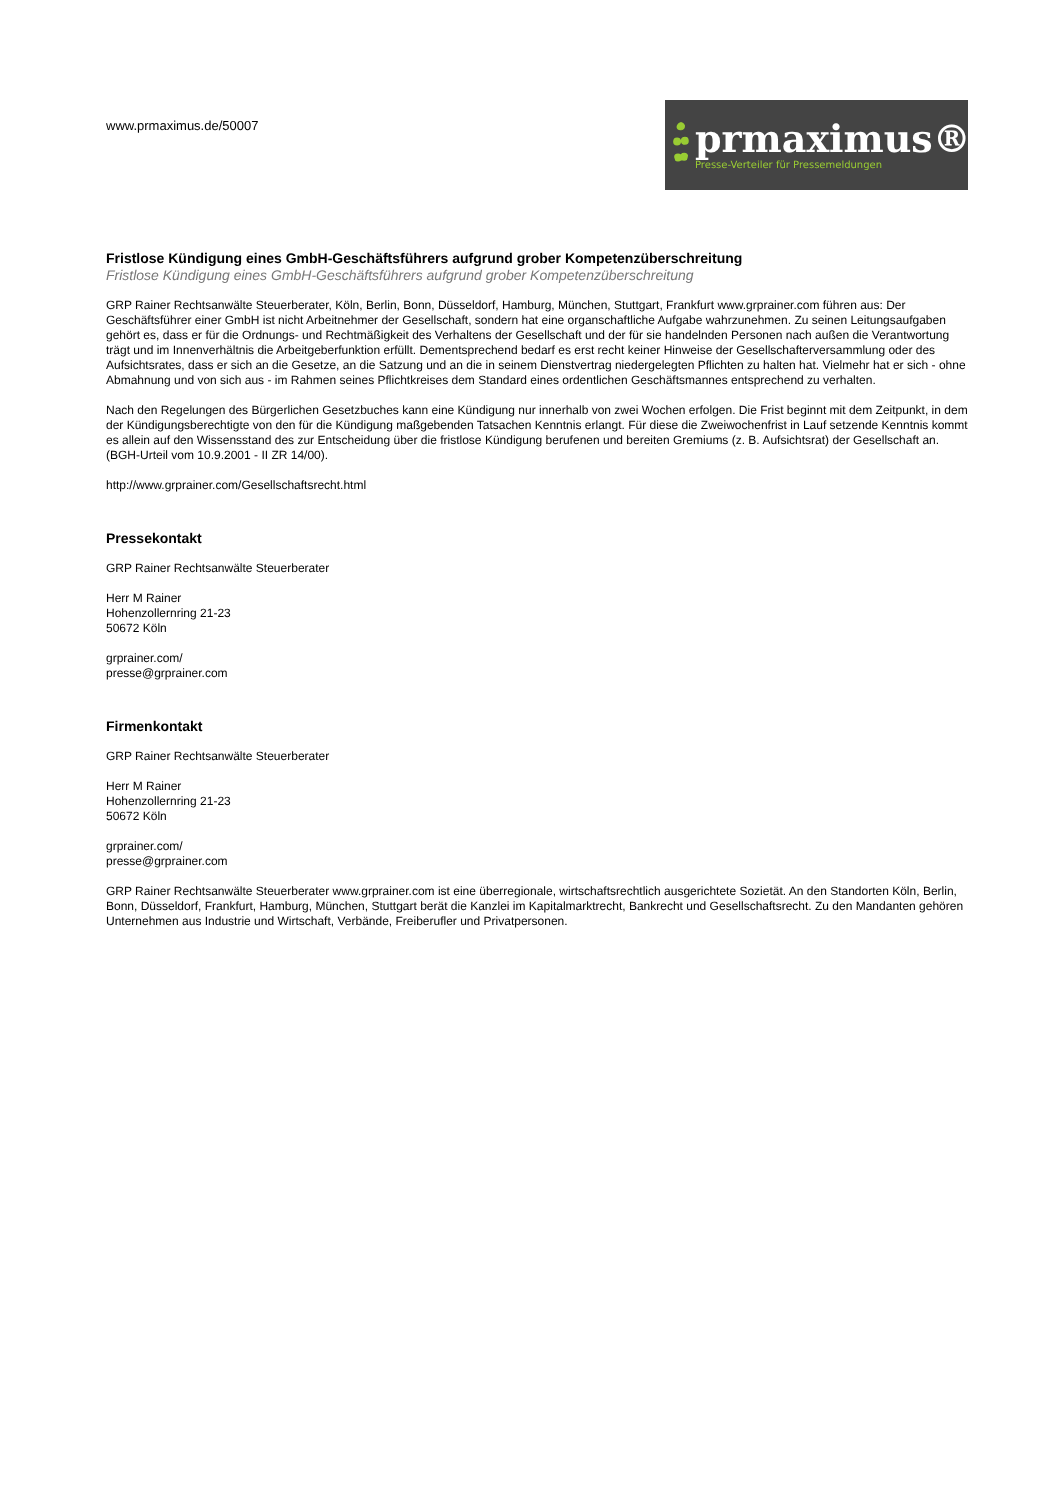www.prmaximus.de/50007
prmaximus®
Presse-Verteiler für Pressemeldungen
Fristlose Kündigung eines GmbH-Geschäftsführers aufgrund grober Kompetenzüberschreitung
Fristlose Kündigung eines GmbH-Geschäftsführers aufgrund grober Kompetenzüberschreitung
GRP Rainer Rechtsanwälte Steuerberater, Köln, Berlin, Bonn, Düsseldorf, Hamburg, München, Stuttgart, Frankfurt www.grprainer.com führen aus: Der Geschäftsführer einer GmbH ist nicht Arbeitnehmer der Gesellschaft, sondern hat eine organschaftliche Aufgabe wahrzunehmen. Zu seinen Leitungsaufgaben gehört es, dass er für die Ordnungs- und Rechtmäßigkeit des Verhaltens der Gesellschaft und der für sie handelnden Personen nach außen die Verantwortung trägt und im Innenverhältnis die Arbeitgeberfunktion erfüllt. Dementsprechend bedarf es erst recht keiner Hinweise der Gesellschafterversammlung oder des Aufsichtsrates, dass er sich an die Gesetze, an die Satzung und an die in seinem Dienstvertrag niedergelegten Pflichten zu halten hat. Vielmehr hat er sich - ohne Abmahnung und von sich aus - im Rahmen seines Pflichtkreises dem Standard eines ordentlichen Geschäftsmannes entsprechend zu verhalten.
Nach den Regelungen des Bürgerlichen Gesetzbuches kann eine Kündigung nur innerhalb von zwei Wochen erfolgen. Die Frist beginnt mit dem Zeitpunkt, in dem der Kündigungsberechtigte von den für die Kündigung maßgebenden Tatsachen Kenntnis erlangt. Für diese die Zweiwochenfrist in Lauf setzende Kenntnis kommt es allein auf den Wissensstand des zur Entscheidung über die fristlose Kündigung berufenen und bereiten Gremiums (z. B. Aufsichtsrat) der Gesellschaft an. (BGH-Urteil vom 10.9.2001 - II ZR 14/00).
http://www.grprainer.com/Gesellschaftsrecht.html
Pressekontakt
GRP Rainer Rechtsanwälte Steuerberater
Herr M Rainer
Hohenzollernring 21-23
50672 Köln
grprainer.com/
presse@grprainer.com
Firmenkontakt
GRP Rainer Rechtsanwälte Steuerberater
Herr M Rainer
Hohenzollernring 21-23
50672 Köln
grprainer.com/
presse@grprainer.com
GRP Rainer Rechtsanwälte Steuerberater www.grprainer.com ist eine überregionale, wirtschaftsrechtlich ausgerichtete Sozietät. An den Standorten Köln, Berlin, Bonn, Düsseldorf, Frankfurt, Hamburg, München, Stuttgart berät die Kanzlei im Kapitalmarktrecht, Bankrecht und Gesellschaftsrecht. Zu den Mandanten gehören Unternehmen aus Industrie und Wirtschaft, Verbände, Freiberufler und Privatpersonen.